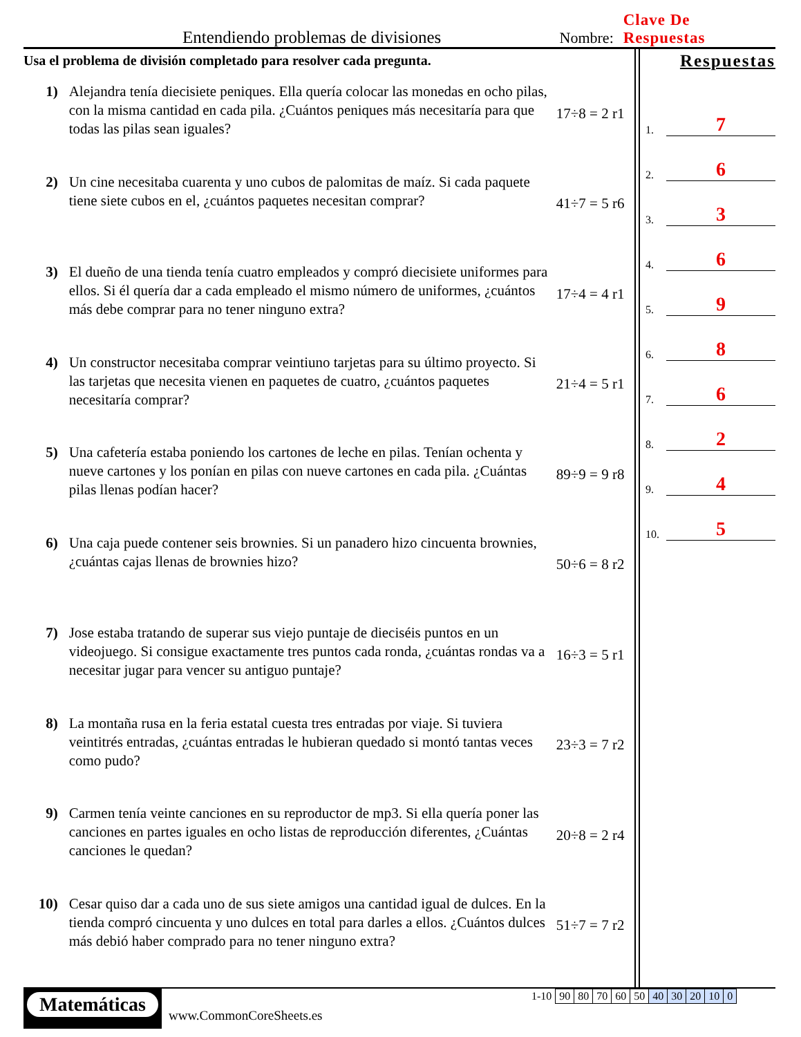Entendiendo problemas de divisiones Nombre: Clave De Respuestas
Usa el problema de división completado para resolver cada pregunta.
1) Alejandra tenía diecisiete peniques. Ella quería colocar las monedas en ocho pilas, con la misma cantidad en cada pila. ¿Cuántos peniques más necesitaría para que todas las pilas sean iguales?
17÷8 = 2 r1
2) Un cine necesitaba cuarenta y uno cubos de palomitas de maíz. Si cada paquete tiene siete cubos en el, ¿cuántos paquetes necesitan comprar?
41÷7 = 5 r6
3) El dueño de una tienda tenía cuatro empleados y compró diecisiete uniformes para ellos. Si él quería dar a cada empleado el mismo número de uniformes, ¿cuántos más debe comprar para no tener ninguno extra?
17÷4 = 4 r1
4) Un constructor necesitaba comprar veintiuno tarjetas para su último proyecto. Si las tarjetas que necesita vienen en paquetes de cuatro, ¿cuántos paquetes necesitaría comprar?
21÷4 = 5 r1
5) Una cafetería estaba poniendo los cartones de leche en pilas. Tenían ochenta y nueve cartones y los ponían en pilas con nueve cartones en cada pila. ¿Cuántas pilas llenas podían hacer?
89÷9 = 9 r8
6) Una caja puede contener seis brownies. Si un panadero hizo cincuenta brownies, ¿cuántas cajas llenas de brownies hizo?
50÷6 = 8 r2
7) Jose estaba tratando de superar sus viejo puntaje de dieciséis puntos en un videojuego. Si consigue exactamente tres puntos cada ronda, ¿cuántas rondas va a necesitar jugar para vencer su antiguo puntaje?
16÷3 = 5 r1
8) La montaña rusa en la feria estatal cuesta tres entradas por viaje. Si tuviera veintitrés entradas, ¿cuántas entradas le hubieran quedado si montó tantas veces como pudo?
23÷3 = 7 r2
9) Carmen tenía veinte canciones en su reproductor de mp3. Si ella quería poner las canciones en partes iguales en ocho listas de reproducción diferentes, ¿Cuántas canciones le quedan?
20÷8 = 2 r4
10) Cesar quiso dar a cada uno de sus siete amigos una cantidad igual de dulces. En la tienda compró cincuenta y uno dulces en total para darles a ellos. ¿Cuántos dulces más debió haber comprado para no tener ninguno extra?
51÷7 = 7 r2
Respuestas
1. 7
2. 6
3. 3
4. 6
5. 9
6. 8
7. 6
8. 2
9. 4
10. 5
Matemáticas
www.CommonCoreSheets.es
| 1-10 | 90 | 80 | 70 | 60 | 50 | 40 | 30 | 20 | 10 | 0 |